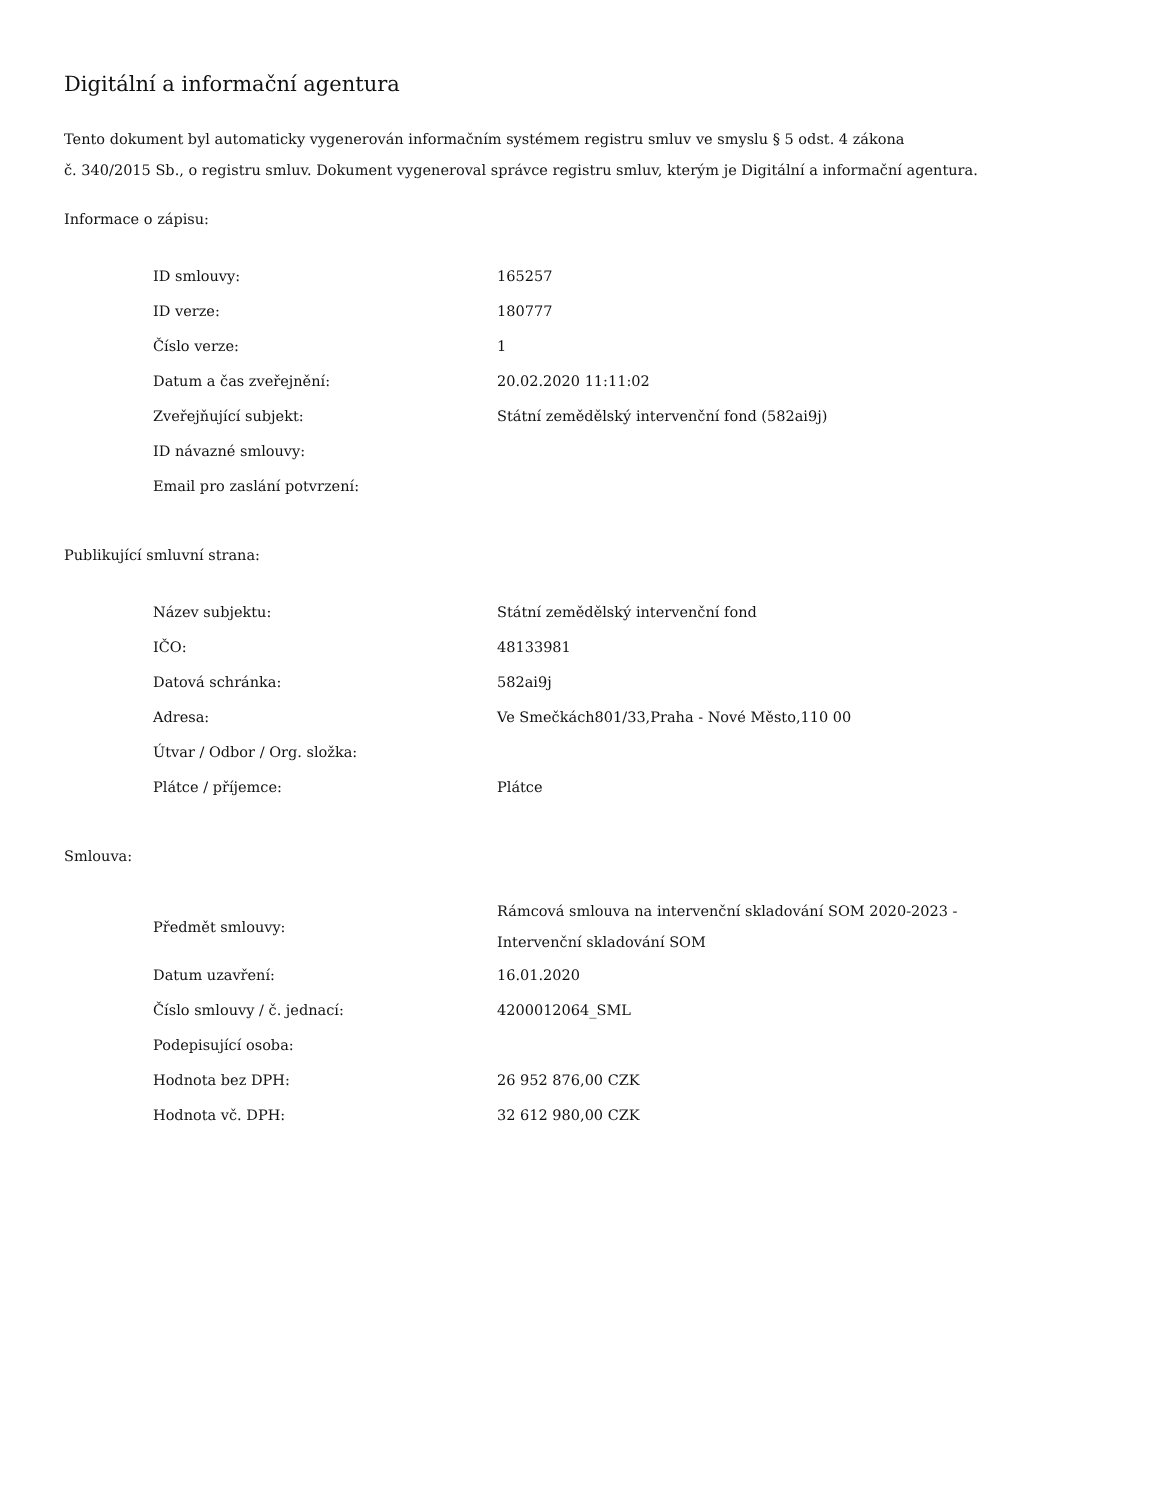Digitální a informační agentura
Tento dokument byl automaticky vygenerován informačním systémem registru smluv ve smyslu § 5 odst. 4 zákona
č. 340/2015 Sb., o registru smluv. Dokument vygeneroval správce registru smluv, kterým je Digitální a informační agentura.
Informace o zápisu:
| ID smlouvy: | 165257 |
| ID verze: | 180777 |
| Číslo verze: | 1 |
| Datum a čas zveřejnění: | 20.02.2020 11:11:02 |
| Zveřejňující subjekt: | Státní zemědělský intervenční fond (582ai9j) |
| ID návazné smlouvy: | |
| Email pro zaslání potvrzení: | |
Publikující smluvní strana:
| Název subjektu: | Státní zemědělský intervenční fond |
| IČO: | 48133981 |
| Datová schránka: | 582ai9j |
| Adresa: | Ve Smečkách801/33,Praha - Nové Město,110 00 |
| Útvar / Odbor / Org. složka: | |
| Plátce / příjemce: | Plátce |
Smlouva:
| Předmět smlouvy: | Rámcová smlouva na intervenční skladování SOM 2020-2023 - Intervenční skladování SOM |
| Datum uzavření: | 16.01.2020 |
| Číslo smlouvy / č. jednací: | 4200012064_SML |
| Podepisující osoba: | |
| Hodnota bez DPH: | 26 952 876,00 CZK |
| Hodnota vč. DPH: | 32 612 980,00 CZK |